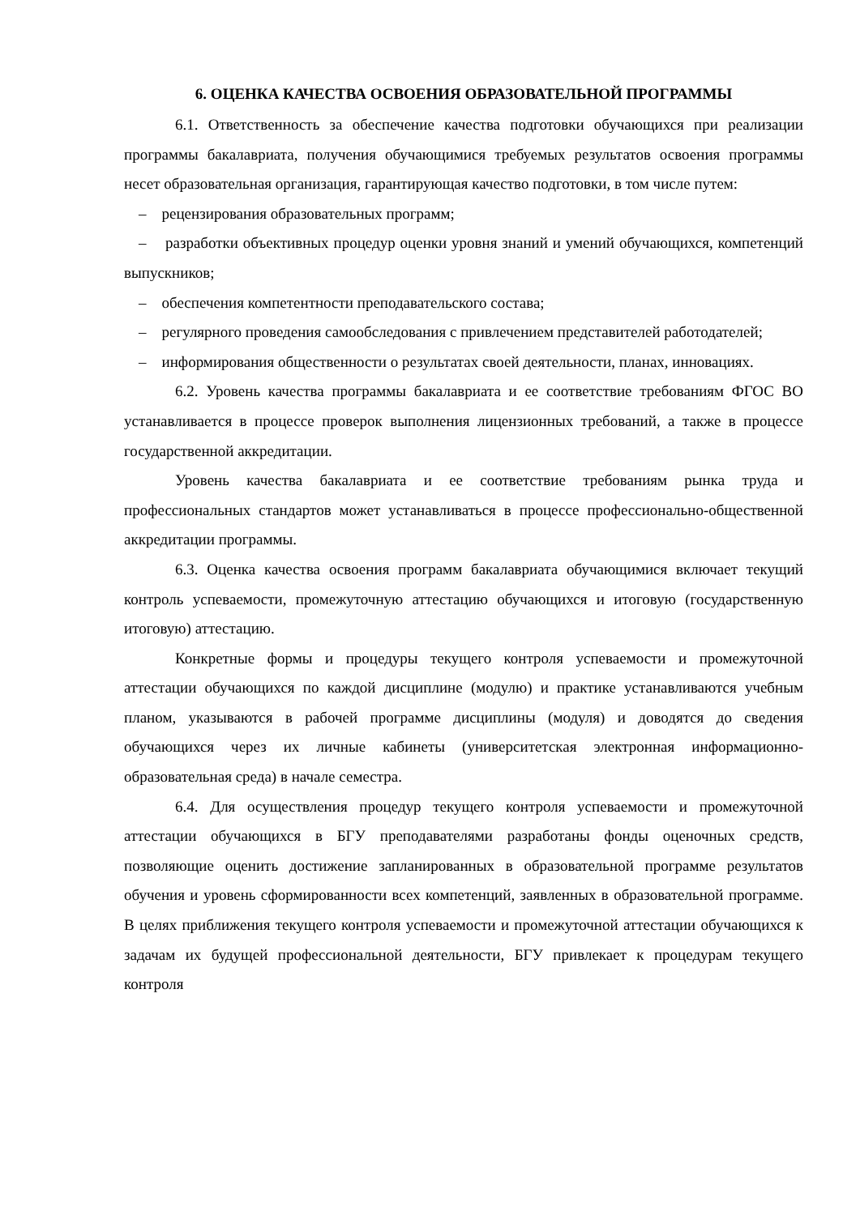6. ОЦЕНКА КАЧЕСТВА ОСВОЕНИЯ ОБРАЗОВАТЕЛЬНОЙ ПРОГРАММЫ
6.1. Ответственность за обеспечение качества подготовки обучающихся при реализации программы бакалавриата, получения обучающимися требуемых результатов освоения программы несет образовательная организация, гарантирующая качество подготовки, в том числе путем:
– рецензирования образовательных программ;
– разработки объективных процедур оценки уровня знаний и умений обучающихся, компетенций выпускников;
– обеспечения компетентности преподавательского состава;
– регулярного проведения самообследования с привлечением представителей работодателей;
– информирования общественности о результатах своей деятельности, планах, инновациях.
6.2. Уровень качества программы бакалавриата и ее соответствие требованиям ФГОС ВО устанавливается в процессе проверок выполнения лицензионных требований, а также в процессе государственной аккредитации.
Уровень качества бакалавриата и ее соответствие требованиям рынка труда и профессиональных стандартов может устанавливаться в процессе профессионально-общественной аккредитации программы.
6.3. Оценка качества освоения программ бакалавриата обучающимися включает текущий контроль успеваемости, промежуточную аттестацию обучающихся и итоговую (государственную итоговую) аттестацию.
Конкретные формы и процедуры текущего контроля успеваемости и промежуточной аттестации обучающихся по каждой дисциплине (модулю) и практике устанавливаются учебным планом, указываются в рабочей программе дисциплины (модуля) и доводятся до сведения обучающихся через их личные кабинеты (университетская электронная информационно- образовательная среда) в начале семестра.
6.4. Для осуществления процедур текущего контроля успеваемости и промежуточной аттестации обучающихся в БГУ преподавателями разработаны фонды оценочных средств, позволяющие оценить достижение запланированных в образовательной программе результатов обучения и уровень сформированности всех компетенций, заявленных в образовательной программе. В целях приближения текущего контроля успеваемости и промежуточной аттестации обучающихся к задачам их будущей профессиональной деятельности, БГУ привлекает к процедурам текущего контроля